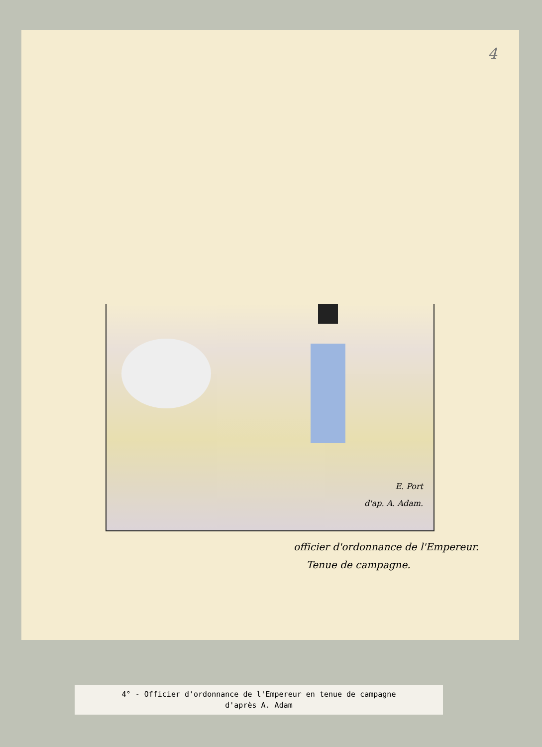4
E. Port
d'ap. A. Adam.
officier d'ordonnance de l'Empereur.
Tenue de campagne.
4° - Officier d'ordonnance de l'Empereur en tenue de campagne
d'après A. Adam